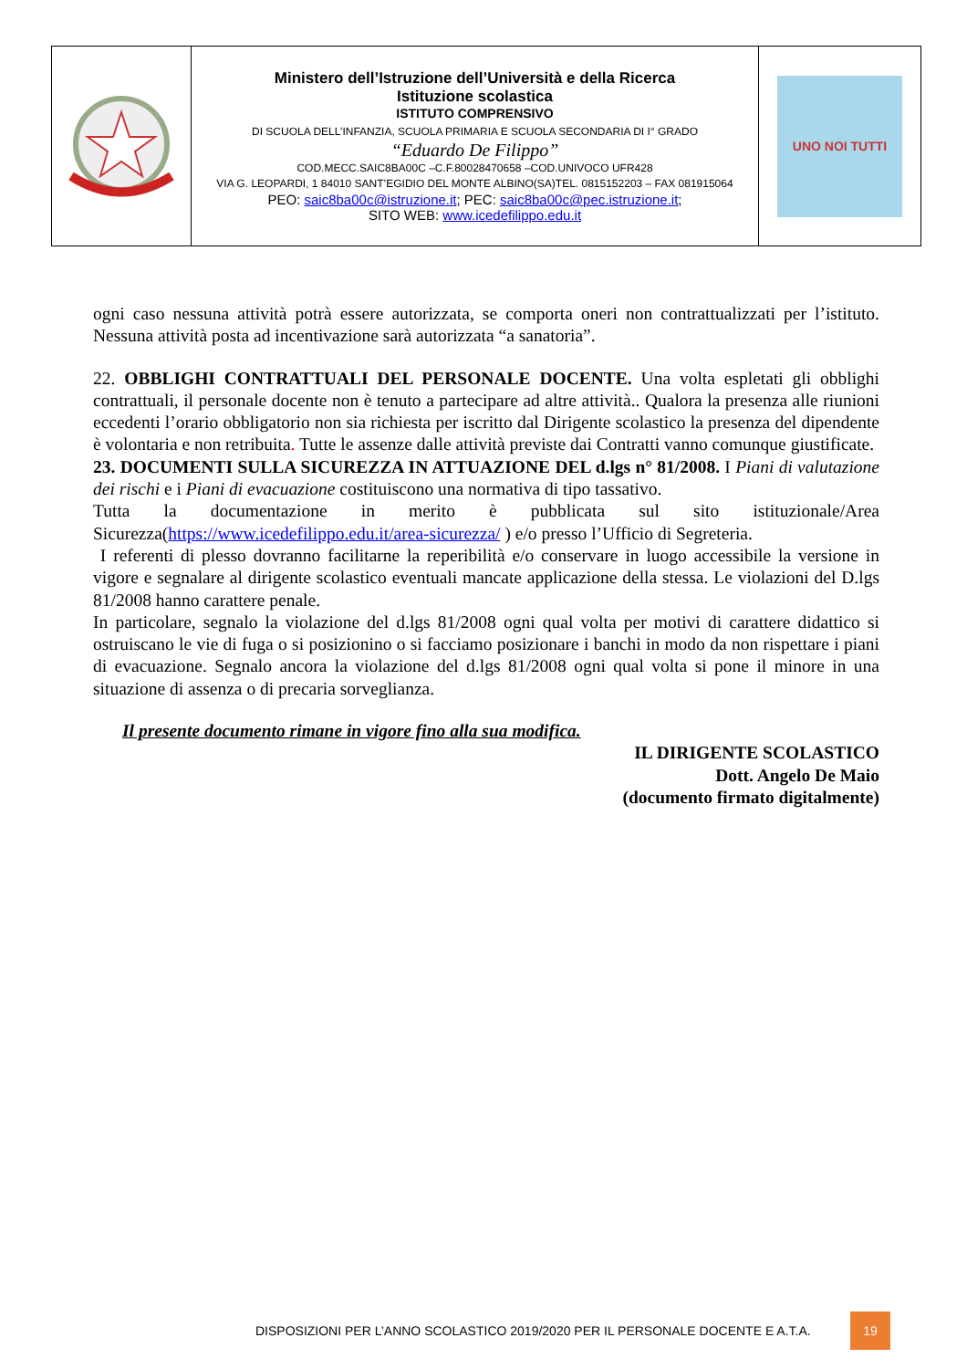| | Ministero dell’Istruzione dell’Università e della Ricerca Istituzione scolastica ISTITUTO COMPRENSIVO DI SCUOLA DELL’INFANZIA, SCUOLA PRIMARIA E SCUOLA SECONDARIA DI I° GRADO “Eduardo De Filippo” COD.MECC.SAIC8BA00C –C.F.80028470658 –COD.UNIVOCO UFR428 VIA G. LEOPARDI, 1 84010 SANT’EGIDIO DEL MONTE ALBINO(SA)TEL. 0815152203 – FAX 081915064 PEO: saic8ba00c@istruzione.it ; PEC: saic8ba00c@pec.istruzione.it ; SITO WEB: www.icedefilippo.edu.it | UNO NOI TUTTI |
ogni caso nessuna attività potrà essere autorizzata, se comporta oneri non contrattualizzati per l’istituto. Nessuna attività posta ad incentivazione sarà autorizzata “a sanatoria”.
22. OBBLIGHI CONTRATTUALI DEL PERSONALE DOCENTE. Una volta espletati gli obblighi contrattuali, il personale docente non è tenuto a partecipare ad altre attività.. Qualora la presenza alle riunioni eccedenti l’orario obbligatorio non sia richiesta per iscritto dal Dirigente scolastico la presenza del dipendente è volontaria e non retribuita. Tutte le assenze dalle attività previste dai Contratti vanno comunque giustificate.
23. DOCUMENTI SULLA SICUREZZA IN ATTUAZIONE DEL d.lgs n° 81/2008. I Piani di valutazione dei rischi e i Piani di evacuazione costituiscono una normativa di tipo tassativo.
Tutta la documentazione in merito è pubblicata sul sito istituzionale/Area Sicurezza(https://www.icedefilippo.edu.it/area-sicurezza/ ) e/o presso l’Ufficio di Segreteria.
I referenti di plesso dovranno facilitarne la reperibilità e/o conservare in luogo accessibile la versione in vigore e segnalare al dirigente scolastico eventuali mancate applicazione della stessa. Le violazioni del D.lgs 81/2008 hanno carattere penale.
In particolare, segnalo la violazione del d.lgs 81/2008 ogni qual volta per motivi di carattere didattico si ostruiscano le vie di fuga o si posizionino o si facciamo posizionare i banchi in modo da non rispettare i piani di evacuazione. Segnalo ancora la violazione del d.lgs 81/2008 ogni qual volta si pone il minore in una situazione di assenza o di precaria sorveglianza.
Il presente documento rimane in vigore fino alla sua modifica.
IL DIRIGENTE SCOLASTICO
Dott. Angelo De Maio
(documento firmato digitalmente)
DISPOSIZIONI PER L’ANNO SCOLASTICO 2019/2020 PER IL PERSONALE DOCENTE E A.T.A.
19